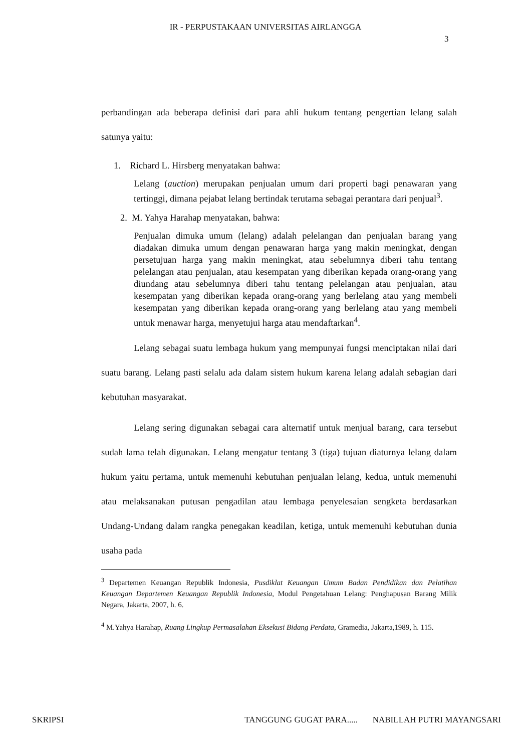IR - PERPUSTAKAAN UNIVERSITAS AIRLANGGA
3
perbandingan ada beberapa definisi dari para ahli hukum tentang pengertian lelang salah satunya yaitu:
1. Richard L. Hirsberg menyatakan bahwa:
Lelang (auction) merupakan penjualan umum dari properti bagi penawaran yang tertinggi, dimana pejabat lelang bertindak terutama sebagai perantara dari penjual<sup>3</sup>.
2. M. Yahya Harahap menyatakan, bahwa:
Penjualan dimuka umum (lelang) adalah pelelangan dan penjualan barang yang diadakan dimuka umum dengan penawaran harga yang makin meningkat, dengan persetujuan harga yang makin meningkat, atau sebelumnya diberi tahu tentang pelelangan atau penjualan, atau kesempatan yang diberikan kepada orang-orang yang diundang atau sebelumnya diberi tahu tentang pelelangan atau penjualan, atau kesempatan yang diberikan kepada orang-orang yang berlelang atau yang membeli kesempatan yang diberikan kepada orang-orang yang berlelang atau yang membeli untuk menawar harga, menyetujui harga atau mendaftarkan<sup>4</sup>.
Lelang sebagai suatu lembaga hukum yang mempunyai fungsi menciptakan nilai dari suatu barang. Lelang pasti selalu ada dalam sistem hukum karena lelang adalah sebagian dari kebutuhan masyarakat.
Lelang sering digunakan sebagai cara alternatif untuk menjual barang, cara tersebut sudah lama telah digunakan. Lelang mengatur tentang 3 (tiga) tujuan diaturnya lelang dalam hukum yaitu pertama, untuk memenuhi kebutuhan penjualan lelang, kedua, untuk memenuhi atau melaksanakan putusan pengadilan atau lembaga penyelesaian sengketa berdasarkan Undang-Undang dalam rangka penegakan keadilan, ketiga, untuk memenuhi kebutuhan dunia usaha pada
<sup>3</sup> Departemen Keuangan Republik Indonesia, Pusdiklat Keuangan Umum Badan Pendidikan dan Pelatihan Keuangan Departemen Keuangan Republik Indonesia, Modul Pengetahuan Lelang: Penghapusan Barang Milik Negara, Jakarta, 2007, h. 6.
<sup>4</sup> M.Yahya Harahap, Ruang Lingkup Permasalahan Eksekusi Bidang Perdata, Gramedia, Jakarta,1989, h. 115.
SKRIPSI TANGGUNG GUGAT PARA..... NABILLAH PUTRI MAYANGSARI